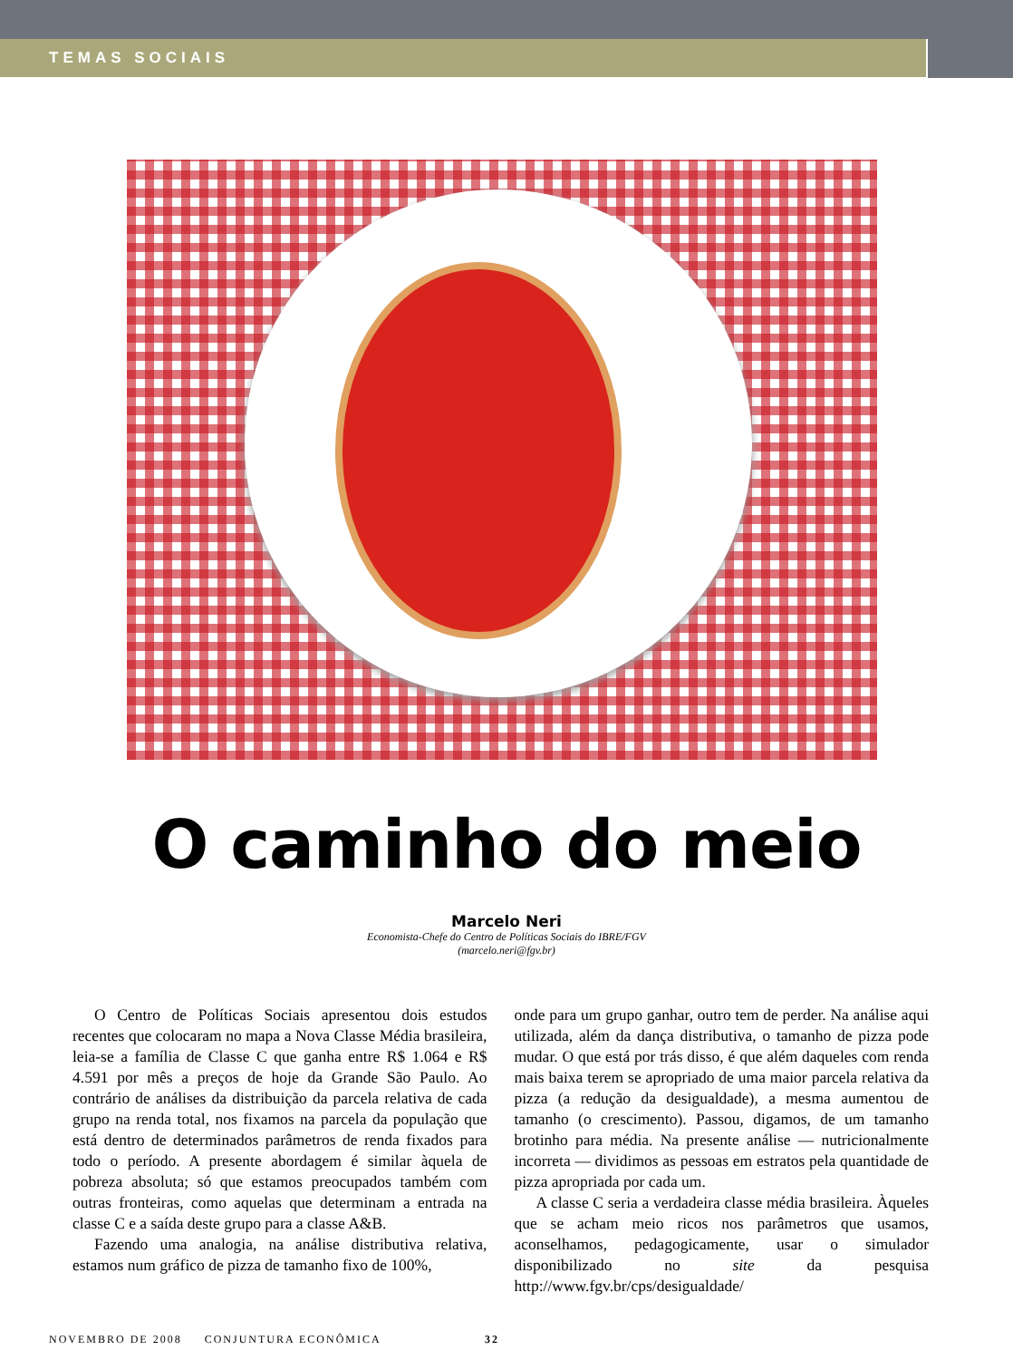TEMAS SOCIAIS
O caminho do meio
Marcelo Neri
Economista-Chefe do Centro de Políticas Sociais do IBRE/FGV
(marcelo.neri@fgv.br)
O Centro de Políticas Sociais apresentou dois estudos recentes que colocaram no mapa a Nova Classe Média brasileira, leia-se a família de Classe C que ganha entre R$ 1.064 e R$ 4.591 por mês a preços de hoje da Grande São Paulo. Ao contrário de análises da distribuição da parcela relativa de cada grupo na renda total, nos fixamos na parcela da população que está dentro de determinados parâmetros de renda fixados para todo o período. A presente abordagem é similar àquela de pobreza absoluta; só que estamos preocupados também com outras fronteiras, como aquelas que determinam a entrada na classe C e a saída deste grupo para a classe A&B.
Fazendo uma analogia, na análise distributiva relativa, estamos num gráfico de pizza de tamanho fixo de 100%,
onde para um grupo ganhar, outro tem de perder. Na análise aqui utilizada, além da dança distributiva, o tamanho de pizza pode mudar. O que está por trás disso, é que além daqueles com renda mais baixa terem se apropriado de uma maior parcela relativa da pizza (a redução da desigualdade), a mesma aumentou de tamanho (o crescimento). Passou, digamos, de um tamanho brotinho para média. Na presente análise — nutricionalmente incorreta — dividimos as pessoas em estratos pela quantidade de pizza apropriada por cada um.
A classe C seria a verdadeira classe média brasileira. Àqueles que se acham meio ricos nos parâmetros que usamos, aconselhamos, pedagogicamente, usar o simulador disponibilizado no site da pesquisa http://www.fgv.br/cps/desigualdade/
NOVEMBRO DE 2008 CONJUNTURA ECONÔMICA 32